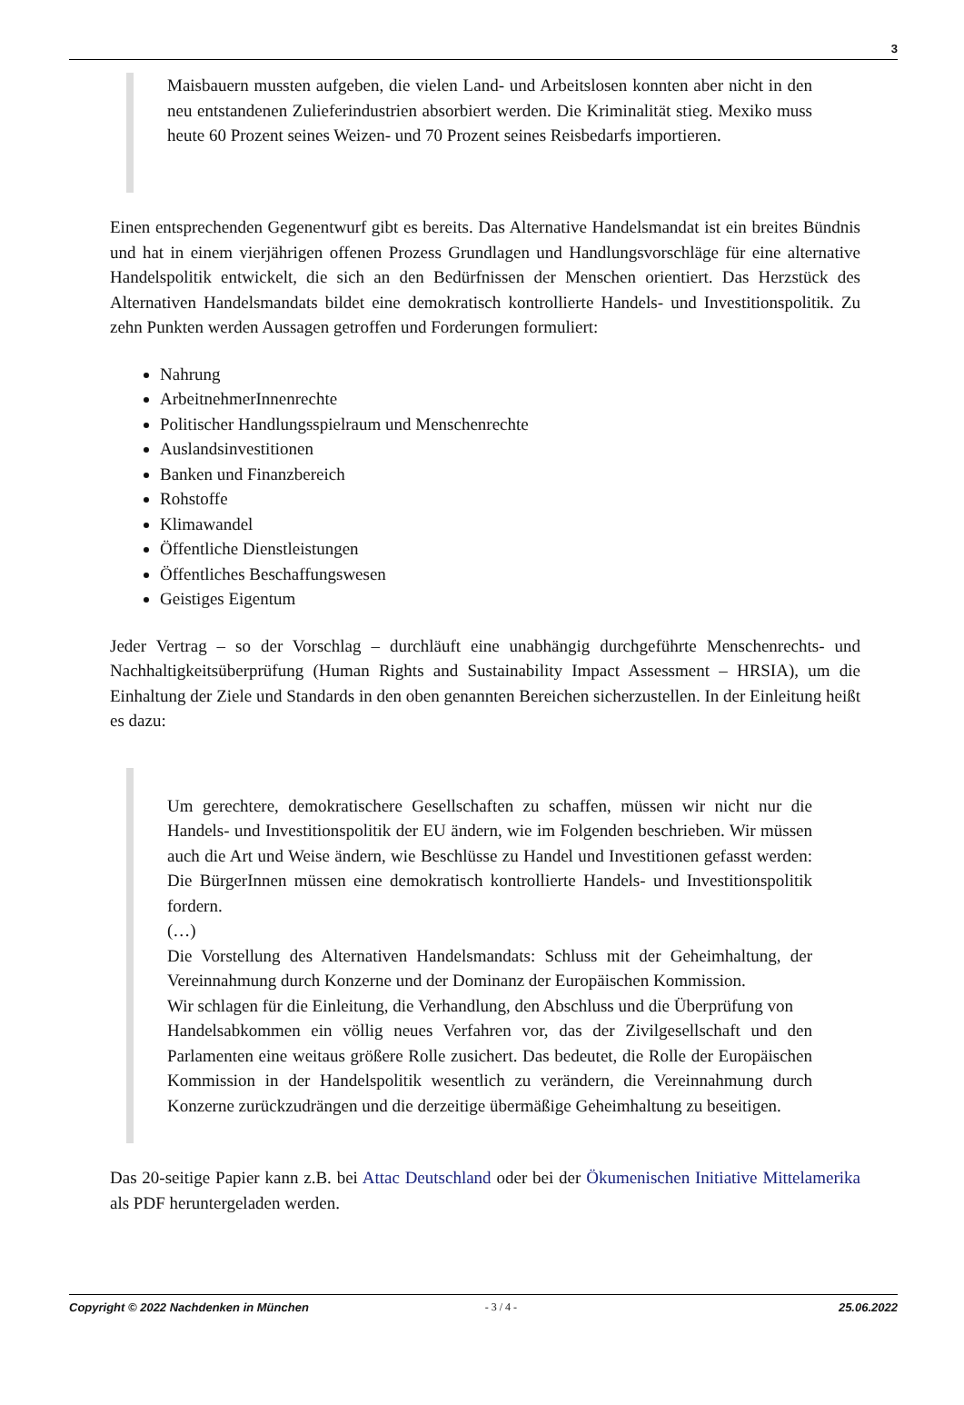3
Maisbauern mussten aufgeben, die vielen Land- und Arbeitslosen konnten aber nicht in den neu entstandenen Zulieferindustrien absorbiert werden. Die Kriminalität stieg. Mexiko muss heute 60 Prozent seines Weizen- und 70 Prozent seines Reisbedarfs importieren.
Einen entsprechenden Gegenentwurf gibt es bereits. Das Alternative Handelsmandat ist ein breites Bündnis und hat in einem vierjährigen offenen Prozess Grundlagen und Handlungsvorschläge für eine alternative Handelspolitik entwickelt, die sich an den Bedürfnissen der Menschen orientiert. Das Herzstück des Alternativen Handelsmandats bildet eine demokratisch kontrollierte Handels- und Investitionspolitik. Zu zehn Punkten werden Aussagen getroffen und Forderungen formuliert:
Nahrung
ArbeitnehmerInnenrechte
Politischer Handlungsspielraum und Menschenrechte
Auslandsinvestitionen
Banken und Finanzbereich
Rohstoffe
Klimawandel
Öffentliche Dienstleistungen
Öffentliches Beschaffungswesen
Geistiges Eigentum
Jeder Vertrag – so der Vorschlag – durchläuft eine unabhängig durchgeführte Menschenrechts- und Nachhaltigkeitsüberprüfung (Human Rights and Sustainability Impact Assessment – HRSIA), um die Einhaltung der Ziele und Standards in den oben genannten Bereichen sicherzustellen. In der Einleitung heißt es dazu:
Um gerechtere, demokratischere Gesellschaften zu schaffen, müssen wir nicht nur die Handels- und Investitionspolitik der EU ändern, wie im Folgenden beschrieben. Wir müssen auch die Art und Weise ändern, wie Beschlüsse zu Handel und Investitionen gefasst werden: Die BürgerInnen müssen eine demokratisch kontrollierte Handels- und Investitionspolitik fordern.
(…)
Die Vorstellung des Alternativen Handelsmandats: Schluss mit der Geheimhaltung, der Vereinnahmung durch Konzerne und der Dominanz der Europäischen Kommission.
Wir schlagen für die Einleitung, die Verhandlung, den Abschluss und die Überprüfung von
Handelsabkommen ein völlig neues Verfahren vor, das der Zivilgesellschaft und den Parlamenten eine weitaus größere Rolle zusichert. Das bedeutet, die Rolle der Europäischen Kommission in der Handelspolitik wesentlich zu verändern, die Vereinnahmung durch Konzerne zurückzudrängen und die derzeitige übermäßige Geheimhaltung zu beseitigen.
Das 20-seitige Papier kann z.B. bei Attac Deutschland oder bei der Ökumenischen Initiative Mittelamerika als PDF heruntergeladen werden.
Copyright © 2022 Nachdenken in München - 3 / 4 - 25.06.2022